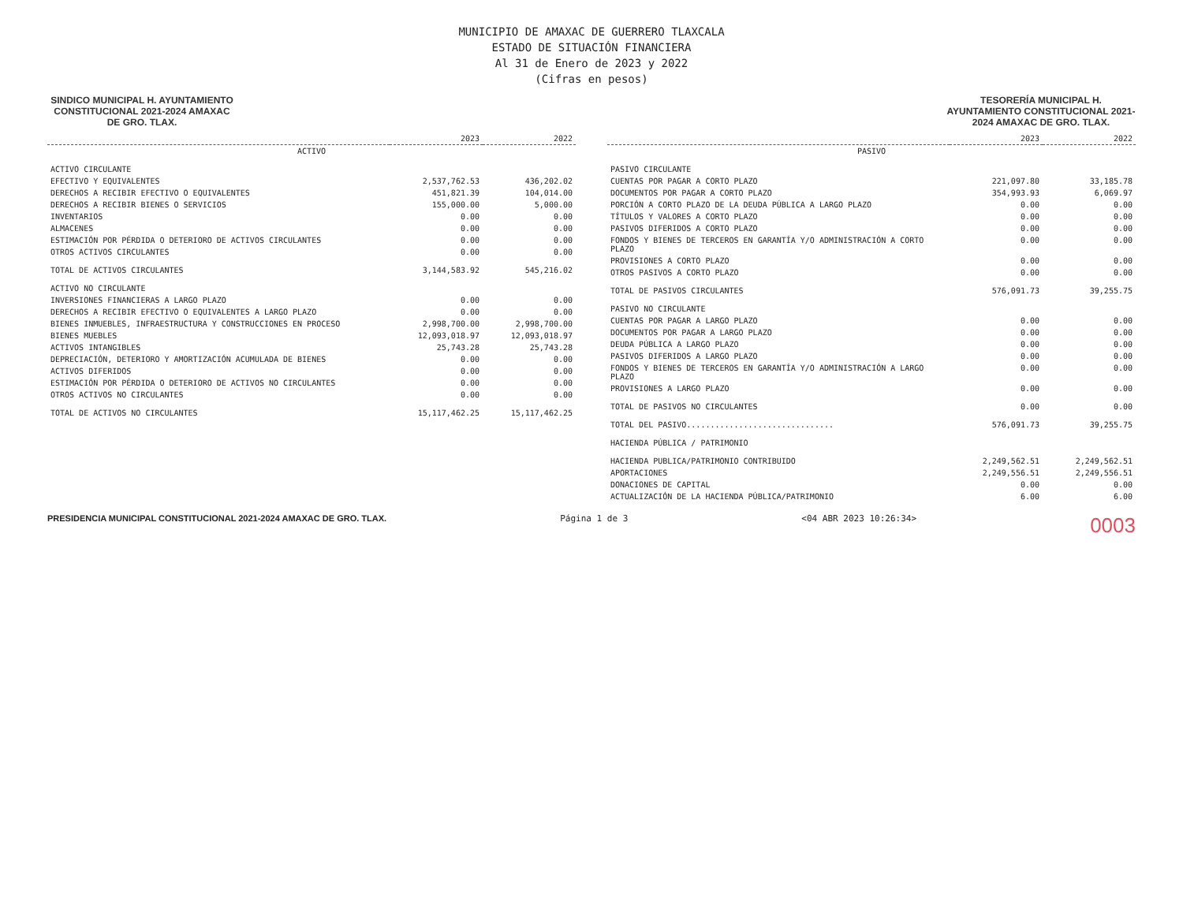MUNICIPIO DE AMAXAC DE GUERRERO TLAXCALA
ESTADO DE SITUACIÓN FINANCIERA
Al 31 de Enero de 2023 y 2022
(Cifras en pesos)
SINDICO MUNICIPAL H. AYUNTAMIENTO CONSTITUCIONAL 2021-2024 AMAXAC DE GRO. TLAX.
TESORERÍA MUNICIPAL H. AYUNTAMIENTO CONSTITUCIONAL 2021-2024 AMAXAC DE GRO. TLAX.
| | 2023 | 2022 |
| --- | --- | --- |
| ACTIVO | | |
| ACTIVO CIRCULANTE | | |
| EFECTIVO Y EQUIVALENTES | 2,537,762.53 | 436,202.02 |
| DERECHOS A RECIBIR EFECTIVO O EQUIVALENTES | 451,821.39 | 104,014.00 |
| DERECHOS A RECIBIR BIENES O SERVICIOS | 155,000.00 | 5,000.00 |
| INVENTARIOS | 0.00 | 0.00 |
| ALMACENES | 0.00 | 0.00 |
| ESTIMACIÓN POR PÉRDIDA O DETERIORO DE ACTIVOS CIRCULANTES | 0.00 | 0.00 |
| OTROS ACTIVOS CIRCULANTES | 0.00 | 0.00 |
| TOTAL DE ACTIVOS CIRCULANTES | 3,144,583.92 | 545,216.02 |
| ACTIVO NO CIRCULANTE | | |
| INVERSIONES FINANCIERAS A LARGO PLAZO | 0.00 | 0.00 |
| DERECHOS A RECIBIR EFECTIVO O EQUIVALENTES A LARGO PLAZO | 0.00 | 0.00 |
| BIENES INMUEBLES, INFRAESTRUCTURA Y CONSTRUCCIONES EN PROCESO | 2,998,700.00 | 2,998,700.00 |
| BIENES MUEBLES | 12,093,018.97 | 12,093,018.97 |
| ACTIVOS INTANGIBLES | 25,743.28 | 25,743.28 |
| DEPRECIACIÓN, DETERIORO Y AMORTIZACIÓN ACUMULADA DE BIENES | 0.00 | 0.00 |
| ACTIVOS DIFERIDOS | 0.00 | 0.00 |
| ESTIMACIÓN POR PÉRDIDA O DETERIORO DE ACTIVOS NO CIRCULANTES | 0.00 | 0.00 |
| OTROS ACTIVOS NO CIRCULANTES | 0.00 | 0.00 |
| TOTAL DE ACTIVOS NO CIRCULANTES | 15,117,462.25 | 15,117,462.25 |
| | 2023 | 2022 |
| --- | --- | --- |
| PASIVO | | |
| PASIVO CIRCULANTE | | |
| CUENTAS POR PAGAR A CORTO PLAZO | 221,097.80 | 33,185.78 |
| DOCUMENTOS POR PAGAR A CORTO PLAZO | 354,993.93 | 6,069.97 |
| PORCIÓN A CORTO PLAZO DE LA DEUDA PÚBLICA A LARGO PLAZO | 0.00 | 0.00 |
| TÍTULOS Y VALORES A CORTO PLAZO | 0.00 | 0.00 |
| PASIVOS DIFERIDOS A CORTO PLAZO | 0.00 | 0.00 |
| FONDOS Y BIENES DE TERCEROS EN GARANTÍA Y/O ADMINISTRACIÓN A CORTO PLAZO | 0.00 | 0.00 |
| PROVISIONES A CORTO PLAZO | 0.00 | 0.00 |
| OTROS PASIVOS A CORTO PLAZO | 0.00 | 0.00 |
| TOTAL DE PASIVOS CIRCULANTES | 576,091.73 | 39,255.75 |
| PASIVO NO CIRCULANTE | | |
| CUENTAS POR PAGAR A LARGO PLAZO | 0.00 | 0.00 |
| DOCUMENTOS POR PAGAR A LARGO PLAZO | 0.00 | 0.00 |
| DEUDA PÚBLICA A LARGO PLAZO | 0.00 | 0.00 |
| PASIVOS DIFERIDOS A LARGO PLAZO | 0.00 | 0.00 |
| FONDOS Y BIENES DE TERCEROS EN GARANTÍA Y/O ADMINISTRACIÓN A LARGO PLAZO | 0.00 | 0.00 |
| PROVISIONES A LARGO PLAZO | 0.00 | 0.00 |
| TOTAL DE PASIVOS NO CIRCULANTES | 0.00 | 0.00 |
| TOTAL DEL PASIVO............................... | 576,091.73 | 39,255.75 |
| HACIENDA PÚBLICA / PATRIMONIO | | |
| HACIENDA PUBLICA/PATRIMONIO CONTRIBUIDO | 2,249,562.51 | 2,249,562.51 |
| APORTACIONES | 2,249,556.51 | 2,249,556.51 |
| DONACIONES DE CAPITAL | 0.00 | 0.00 |
| ACTUALIZACIÓN DE LA HACIENDA PÚBLICA/PATRIMONIO | 6.00 | 6.00 |
PRESIDENCIA MUNICIPAL CONSTITUCIONAL 2021-2024 AMAXAC DE GRO. TLAX.
Página 1 de 3 <04 ABR 2023 10:26:34>
0003